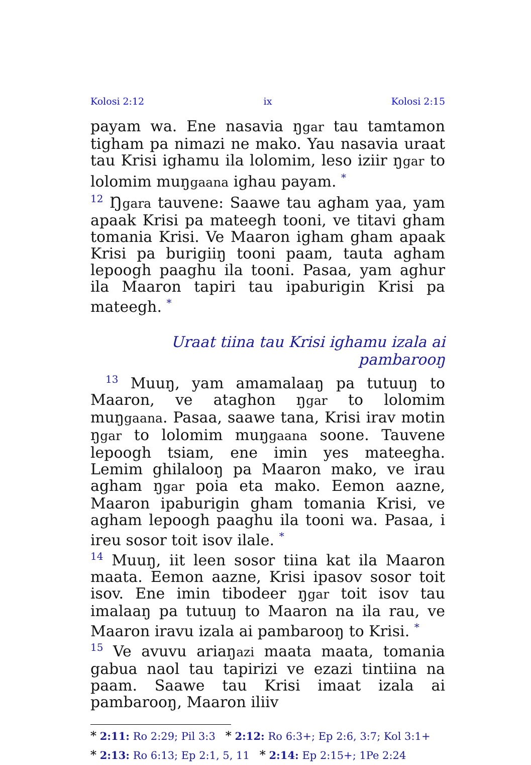Kolosi 2:12 ix Kolosi 2:15
payam wa. Ene nasavia ŋgar tau tamtamon tigham pa nimazi ne mako. Yau nasavia uraat tau Krisi ighamu ila lolomim, leso iziir ŋgar to lolomim muŋgaana ighau payam. <sup>*</sup>
<sup>12</sup> Ŋgara tauvene: Saawe tau agham yaa, yam apaak Krisi pa mateegh tooni, ve titavi gham tomania Krisi. Ve Maaron igham gham apaak Krisi pa burigiiŋ tooni paam, tauta agham lepoogh paaghu ila tooni. Pasaa, yam aghur ila Maaron tapiri tau ipaburigin Krisi pa mateegh. <sup>*</sup>
Uraat tiina tau Krisi ighamu izala ai pambarooŋ
<sup>13</sup> Muuŋ, yam amamalaaŋ pa tutuuŋ to Maaron, ve ataghon ŋgar to lolomim muŋgaana. Pasaa, saawe tana, Krisi irav motin ŋgar to lolomim muŋgaana soone. Tauvene lepoogh tsiam, ene imin yes mateegha. Lemim ghilalooŋ pa Maaron mako, ve irau agham ŋgar poia eta mako. Eemon aazne, Maaron ipaburigin gham tomania Krisi, ve agham lepoogh paaghu ila tooni wa. Pasaa, i ireu sosor toit isov ilale. <sup>*</sup>
<sup>14</sup> Muuŋ, iit leen sosor tiina kat ila Maaron maata. Eemon aazne, Krisi ipasov sosor toit isov. Ene imin tibodeer ŋgar toit isov tau imalaaŋ pa tutuuŋ to Maaron na ila rau, ve Maaron iravu izala ai pambarooŋ to Krisi. <sup>*</sup>
<sup>15</sup> Ve avuvu ariaŋazi maata maata, tomania gabua naol tau tapirizi ve ezazi tintiina na paam. Saawe tau Krisi imaat izala ai pambarooŋ, Maaron iliiv
* 2:11: Ro 2:29; Pil 3:3 * 2:12: Ro 6:3+; Ep 2:6, 3:7; Kol 3:1+
* 2:13: Ro 6:13; Ep 2:1, 5, 11 * 2:14: Ep 2:15+; 1Pe 2:24